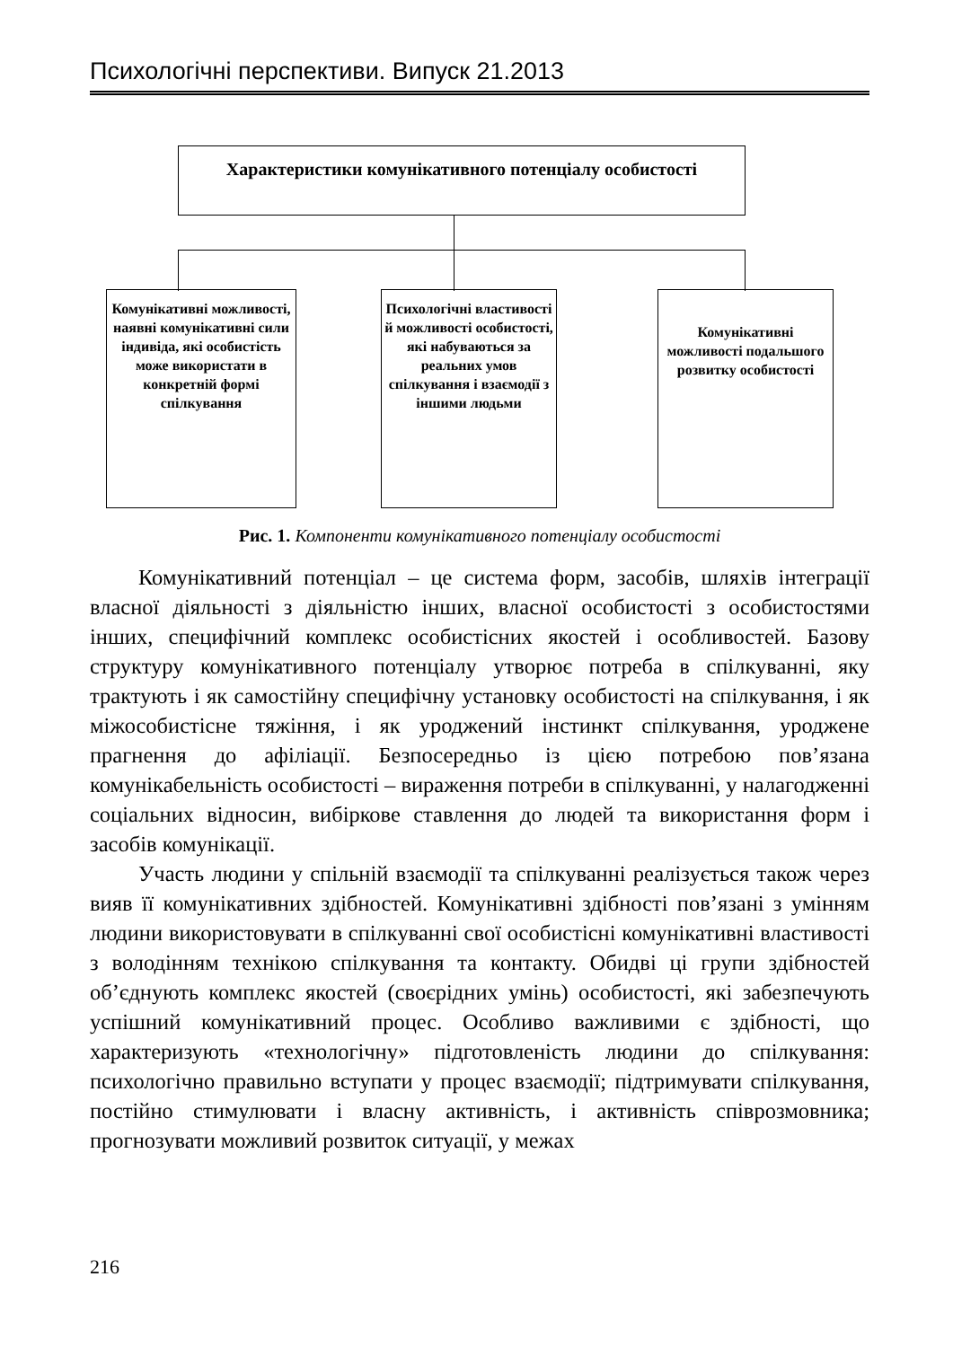Психологічні перспективи. Випуск 21.2013
Характеристики комунікативного потенціалу особистості
Комунікативні можливості, наявні комунікативні сили індивіда, які особистість може використати в конкретній формі спілкування
Психологічні властивості й можливості особистості, які набуваються за реальних умов спілкування і взаємодії з іншими людьми
Комунікативні можливості подальшого розвитку особистості
Рис. 1. Компоненти комунікативного потенціалу особистості
Комунікативний потенціал – це система форм, засобів, шляхів інтеграції власної діяльності з діяльністю інших, власної особистості з особистостями інших, специфічний комплекс особистісних якостей і особливостей. Базову структуру комунікативного потенціалу утворює потреба в спілкуванні, яку трактують і як самостійну специфічну установку особистості на спілкування, і як міжособистісне тяжіння, і як уроджений інстинкт спілкування, уроджене прагнення до афіліації. Безпосередньо із цією потребою пов’язана комунікабельність особистості – вираження потреби в спілкуванні, у налагодженні соціальних відносин, вибіркове ставлення до людей та використання форм і засобів комунікації.
Участь людини у спільній взаємодії та спілкуванні реалізується також через вияв її комунікативних здібностей. Комунікативні здібності пов’язані з умінням людини використовувати в спілкуванні свої особистісні комунікативні властивості з володінням технікою спілкування та контакту. Обидві ці групи здібностей об’єднують комплекс якостей (своєрідних умінь) особистості, які забезпечують успішний комунікативний процес. Особливо важливими є здібності, що характеризують «технологічну» підготовленість людини до спілкування: психологічно правильно вступати у процес взаємодії; підтримувати спілкування, постійно стимулювати і власну активність, і активність співрозмовника; прогнозувати можливий розвиток ситуації, у межах
216